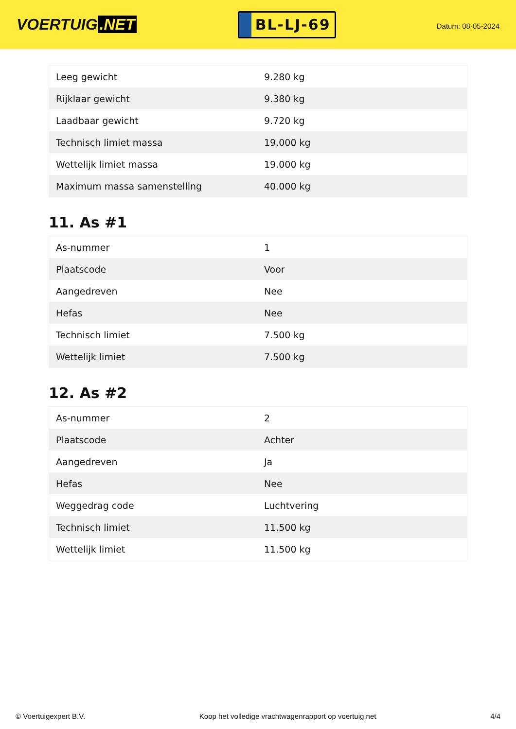VOERTUIG.NET
BL-LJ-69
Datum: 08-05-2024
| Leeg gewicht | 9.280 kg |
| Rijklaar gewicht | 9.380 kg |
| Laadbaar gewicht | 9.720 kg |
| Technisch limiet massa | 19.000 kg |
| Wettelijk limiet massa | 19.000 kg |
| Maximum massa samenstelling | 40.000 kg |
11. As #1
| As-nummer | 1 |
| Plaatscode | Voor |
| Aangedreven | Nee |
| Hefas | Nee |
| Technisch limiet | 7.500 kg |
| Wettelijk limiet | 7.500 kg |
12. As #2
| As-nummer | 2 |
| Plaatscode | Achter |
| Aangedreven | Ja |
| Hefas | Nee |
| Weggedrag code | Luchtvering |
| Technisch limiet | 11.500 kg |
| Wettelijk limiet | 11.500 kg |
© Voertuigexpert B.V. Koop het volledige vrachtwagenrapport op voertuig.net 4/4